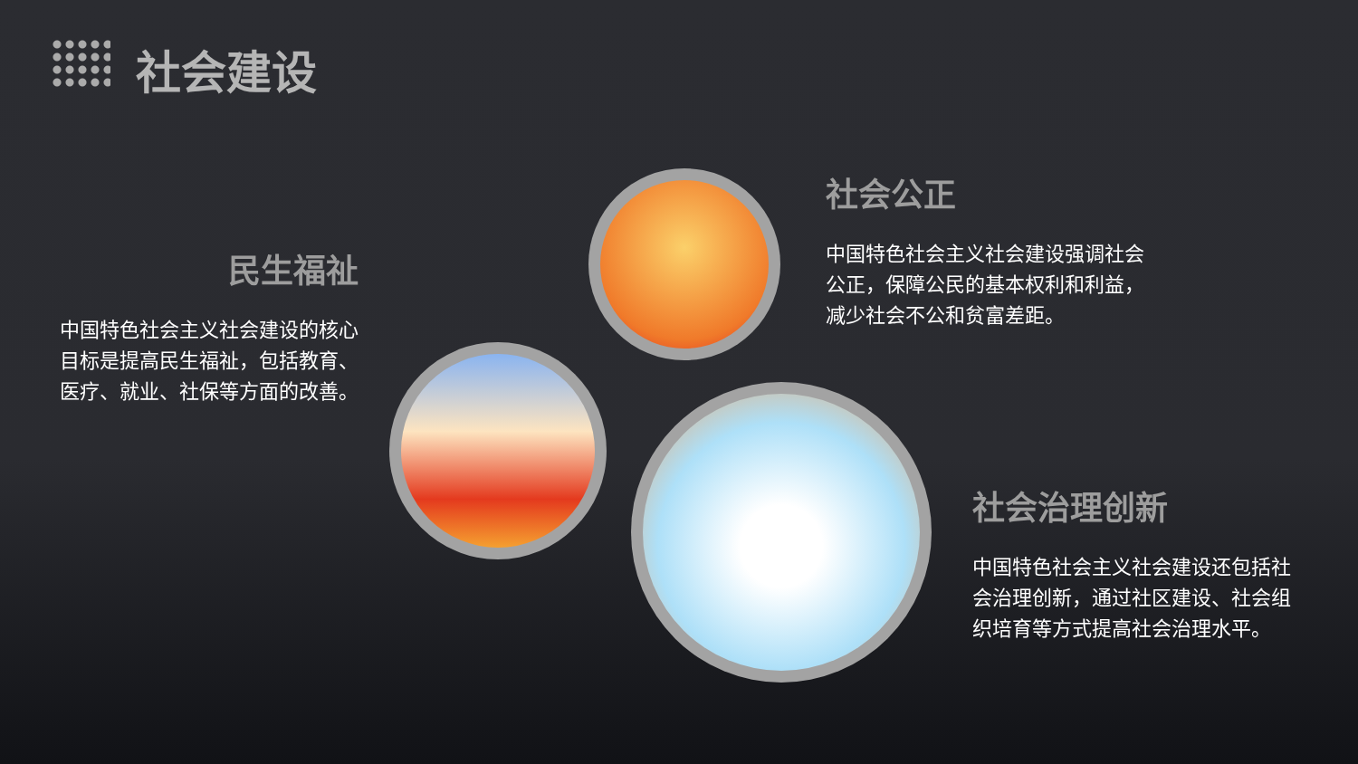社会建设
民生福祉
中国特色社会主义社会建设的核心目标是提高民生福祉，包括教育、医疗、就业、社保等方面的改善。
社会公正
中国特色社会主义社会建设强调社会公正，保障公民的基本权利和利益，减少社会不公和贫富差距。
社会治理创新
中国特色社会主义社会建设还包括社会治理创新，通过社区建设、社会组织培育等方式提高社会治理水平。